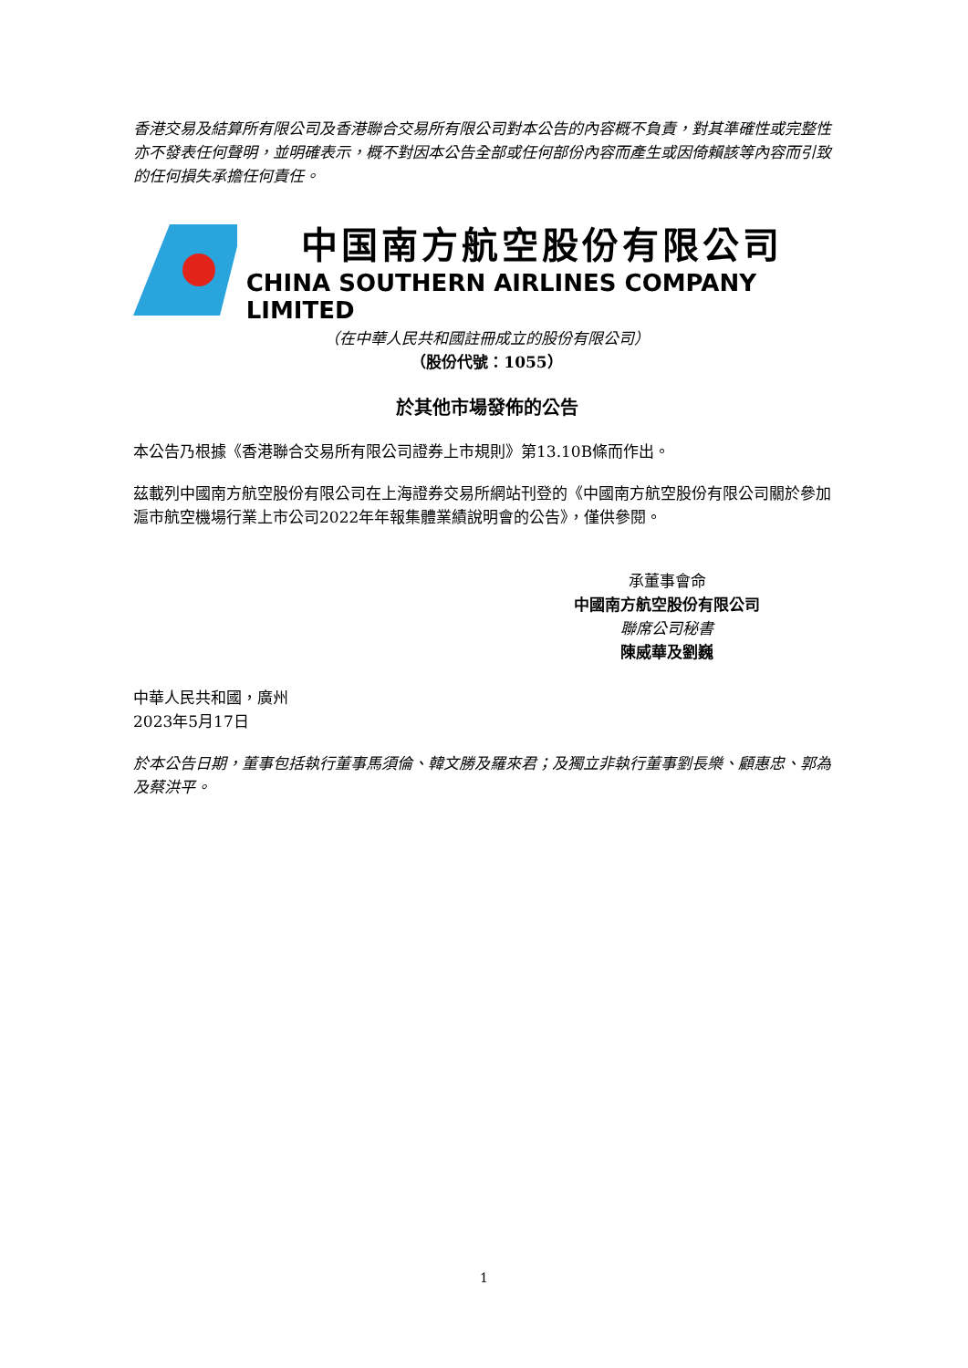香港交易及結算所有限公司及香港聯合交易所有限公司對本公告的內容概不負責，對其準確性或完整性亦不發表任何聲明，並明確表示，概不對因本公告全部或任何部份內容而產生或因倚賴該等內容而引致的任何損失承擔任何責任。
中国南方航空股份有限公司
CHINA SOUTHERN AIRLINES COMPANY LIMITED
（在中華人民共和國註冊成立的股份有限公司）
（股份代號：1055）
於其他市場發佈的公告
本公告乃根據《香港聯合交易所有限公司證券上市規則》第13.10B條而作出。
茲載列中國南方航空股份有限公司在上海證券交易所網站刊登的《中國南方航空股份有限公司關於參加滬市航空機場行業上市公司2022年年報集體業績說明會的公告》，僅供參閱。
承董事會命
中國南方航空股份有限公司
聯席公司秘書
陳威華及劉巍
中華人民共和國，廣州
2023年5月17日
於本公告日期，董事包括執行董事馬須倫、韓文勝及羅來君；及獨立非執行董事劉長樂、顧惠忠、郭為及蔡洪平。
1